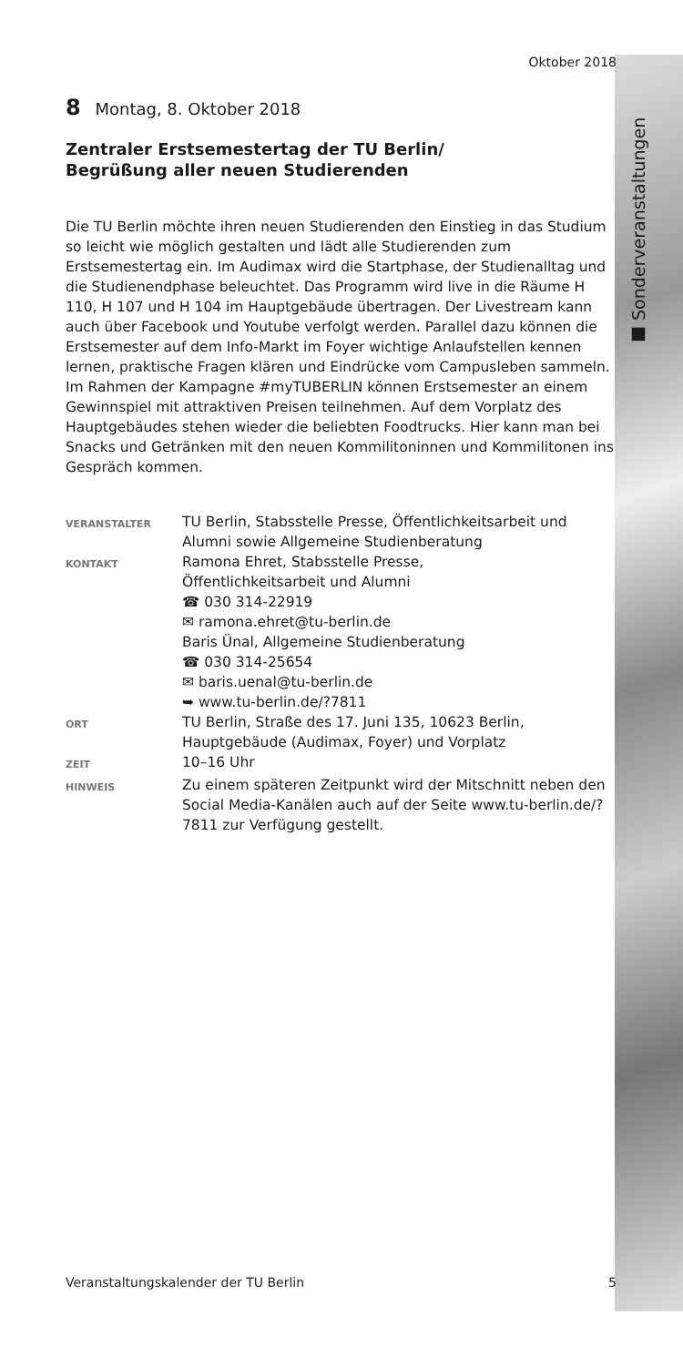■ Sonderveranstaltungen
Oktober 2018
8 Montag, 8. Oktober 2018
Zentraler Erstsemestertag der TU Berlin/
Begrüßung aller neuen Studierenden
Die TU Berlin möchte ihren neuen Studierenden den Einstieg in das Studium so leicht wie möglich gestalten und lädt alle Studierenden zum Erstsemestertag ein. Im Audimax wird die Startphase, der Studienalltag und die Studienendphase beleuchtet. Das Programm wird live in die Räume H 110, H 107 und H 104 im Hauptgebäude übertragen. Der Livestream kann auch über Facebook und Youtube verfolgt werden. Parallel dazu können die Erstsemester auf dem Info-Markt im Foyer wichtige Anlaufstellen kennen lernen, praktische Fragen klären und Eindrücke vom Campusleben sammeln. Im Rahmen der Kampagne #myTUBERLIN können Erstsemester an einem Gewinnspiel mit attraktiven Preisen teilnehmen. Auf dem Vorplatz des Hauptgebäudes stehen wieder die beliebten Foodtrucks. Hier kann man bei Snacks und Getränken mit den neuen Kommilitoninnen und Kommilitonen ins Gespräch kommen.
| VERANSTALTER | TU Berlin, Stabsstelle Presse, Öffentlichkeitsarbeit und Alumni sowie Allgemeine Studienberatung |
| KONTAKT | Ramona Ehret, Stabsstelle Presse, Öffentlichkeitsarbeit und Alumni ☎ 030 314-22919 ✉ ramona.ehret@tu-berlin.de Baris Ünal, Allgemeine Studienberatung ☎ 030 314-25654 ✉ baris.uenal@tu-berlin.de ➥ www.tu-berlin.de/?7811 |
| ORT | TU Berlin, Straße des 17. Juni 135, 10623 Berlin, Hauptgebäude (Audimax, Foyer) und Vorplatz |
| ZEIT | 10–16 Uhr |
| HINWEIS | Zu einem späteren Zeitpunkt wird der Mitschnitt neben den Social Media-Kanälen auch auf der Seite www.tu-berlin.de/?7811 zur Verfügung gestellt. |
Veranstaltungskalender der TU Berlin 5